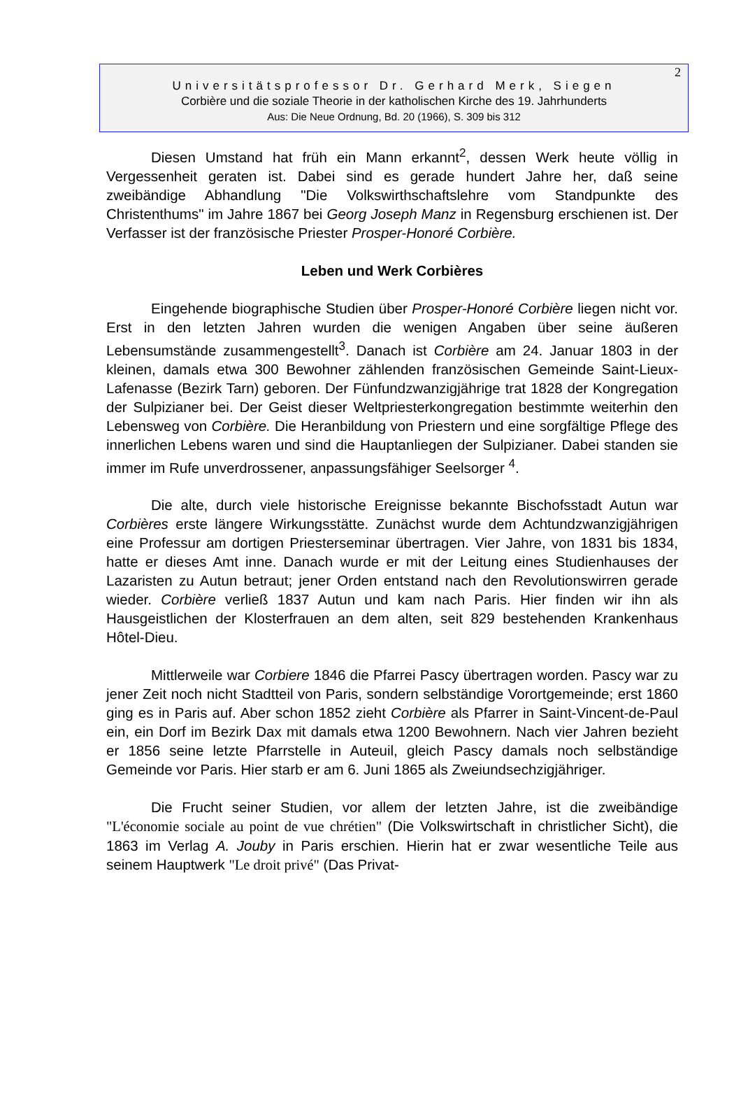2
Universitätsprofessor Dr. Gerhard Merk, Siegen
Corbière und die soziale Theorie in der katholischen Kirche des 19. Jahrhunderts
Aus: Die Neue Ordnung, Bd. 20 (1966), S. 309 bis 312
Diesen Umstand hat früh ein Mann erkannt<sup>2</sup>, dessen Werk heute völlig in Vergessenheit geraten ist. Dabei sind es gerade hundert Jahre her, daß seine zweibändige Abhandlung "Die Volkswirthschaftslehre vom Standpunkte des Christenthums" im Jahre 1867 bei Georg Joseph Manz in Regensburg erschienen ist. Der Verfasser ist der französische Priester Prosper-Honoré Corbière.
Leben und Werk Corbières
Eingehende biographische Studien über Prosper-Honoré Corbière liegen nicht vor. Erst in den letzten Jahren wurden die wenigen Angaben über seine äußeren Lebensumstände zusammengestellt<sup>3</sup>. Danach ist Corbière am 24. Januar 1803 in der kleinen, damals etwa 300 Bewohner zählenden französischen Gemeinde Saint-Lieux-Lafenasse (Bezirk Tarn) geboren. Der Fünfundzwanzigjährige trat 1828 der Kongregation der Sulpizianer bei. Der Geist dieser Weltpriesterkongregation bestimmte weiterhin den Lebensweg von Corbière. Die Heranbildung von Priestern und eine sorgfältige Pflege des innerlichen Lebens waren und sind die Hauptanliegen der Sulpizianer. Dabei standen sie immer im Rufe unverdrossener, anpassungsfähiger Seelsorger <sup>4</sup>.
Die alte, durch viele historische Ereignisse bekannte Bischofsstadt Autun war Corbières erste längere Wirkungsstätte. Zunächst wurde dem Achtundzwanzigjährigen eine Professur am dortigen Priesterseminar übertragen. Vier Jahre, von 1831 bis 1834, hatte er dieses Amt inne. Danach wurde er mit der Leitung eines Studienhauses der Lazaristen zu Autun betraut; jener Orden entstand nach den Revolutionswirren gerade wieder. Corbière verließ 1837 Autun und kam nach Paris. Hier finden wir ihn als Hausgeistlichen der Klosterfrauen an dem alten, seit 829 bestehenden Krankenhaus Hôtel-Dieu.
Mittlerweile war Corbiere 1846 die Pfarrei Pascy übertragen worden. Pascy war zu jener Zeit noch nicht Stadtteil von Paris, sondern selbständige Vorortgemeinde; erst 1860 ging es in Paris auf. Aber schon 1852 zieht Corbière als Pfarrer in Saint-Vincent-de-Paul ein, ein Dorf im Bezirk Dax mit damals etwa 1200 Bewohnern. Nach vier Jahren bezieht er 1856 seine letzte Pfarrstelle in Auteuil, gleich Pascy damals noch selbständige Gemeinde vor Paris. Hier starb er am 6. Juni 1865 als Zweiundsechzigjähriger.
Die Frucht seiner Studien, vor allem der letzten Jahre, ist die zweibändige "L'économie sociale au point de vue chrétien" (Die Volkswirtschaft in christlicher Sicht), die 1863 im Verlag A. Jouby in Paris erschien. Hierin hat er zwar wesentliche Teile aus seinem Hauptwerk "Le droit privé" (Das Privat-